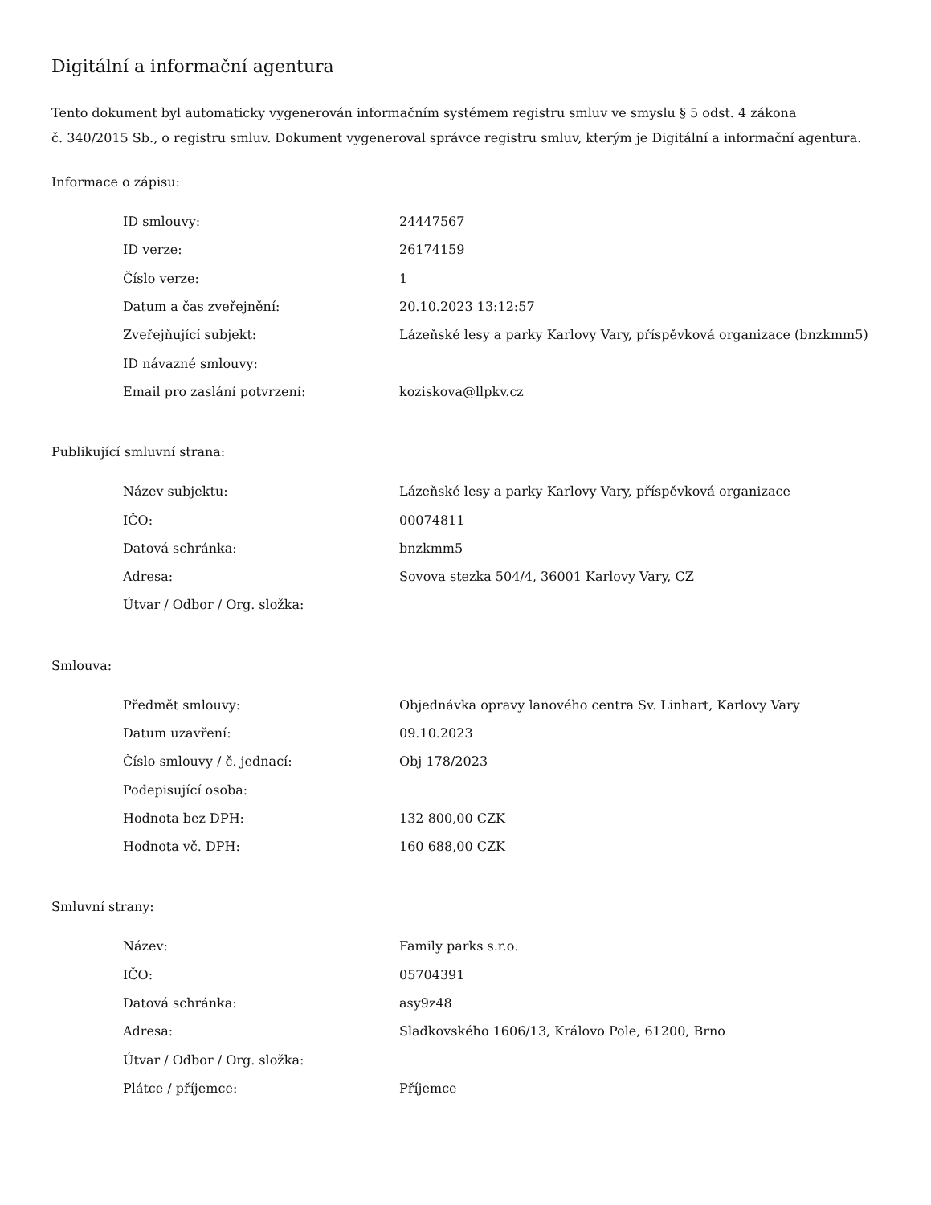Digitální a informační agentura
Tento dokument byl automaticky vygenerován informačním systémem registru smluv ve smyslu § 5 odst. 4 zákona
č. 340/2015 Sb., o registru smluv. Dokument vygeneroval správce registru smluv, kterým je Digitální a informační agentura.
Informace o zápisu:
| ID smlouvy: | 24447567 |
| ID verze: | 26174159 |
| Číslo verze: | 1 |
| Datum a čas zveřejnění: | 20.10.2023 13:12:57 |
| Zveřejňující subjekt: | Lázeňské lesy a parky Karlovy Vary, příspěvková organizace (bnzkmm5) |
| ID návazné smlouvy: | |
| Email pro zaslání potvrzení: | koziskova@llpkv.cz |
Publikující smluvní strana:
| Název subjektu: | Lázeňské lesy a parky Karlovy Vary, příspěvková organizace |
| IČO: | 00074811 |
| Datová schránka: | bnzkmm5 |
| Adresa: | Sovova stezka 504/4, 36001 Karlovy Vary, CZ |
| Útvar / Odbor / Org. složka: | |
Smlouva:
| Předmět smlouvy: | Objednávka opravy lanového centra Sv. Linhart, Karlovy Vary |
| Datum uzavření: | 09.10.2023 |
| Číslo smlouvy / č. jednací: | Obj 178/2023 |
| Podepisující osoba: | |
| Hodnota bez DPH: | 132 800,00 CZK |
| Hodnota vč. DPH: | 160 688,00 CZK |
Smluvní strany:
| Název: | Family parks s.r.o. |
| IČO: | 05704391 |
| Datová schránka: | asy9z48 |
| Adresa: | Sladkovského 1606/13, Královo Pole, 61200, Brno |
| Útvar / Odbor / Org. složka: | |
| Plátce / příjemce: | Příjemce |